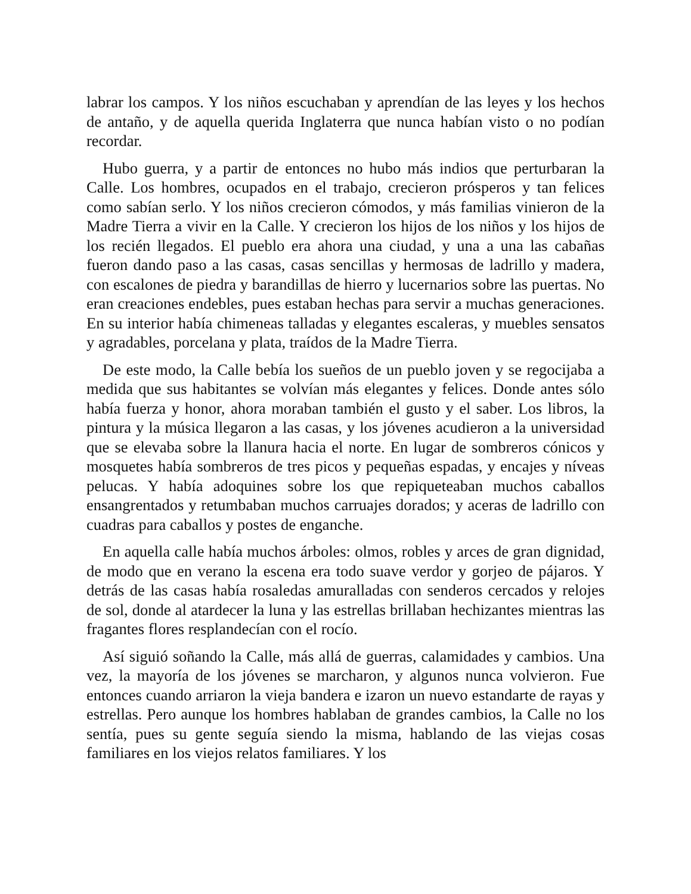labrar los campos. Y los niños escuchaban y aprendían de las leyes y los hechos de antaño, y de aquella querida Inglaterra que nunca habían visto o no podían recordar.
Hubo guerra, y a partir de entonces no hubo más indios que perturbaran la Calle. Los hombres, ocupados en el trabajo, crecieron prósperos y tan felices como sabían serlo. Y los niños crecieron cómodos, y más familias vinieron de la Madre Tierra a vivir en la Calle. Y crecieron los hijos de los niños y los hijos de los recién llegados. El pueblo era ahora una ciudad, y una a una las cabañas fueron dando paso a las casas, casas sencillas y hermosas de ladrillo y madera, con escalones de piedra y barandillas de hierro y lucernarios sobre las puertas. No eran creaciones endebles, pues estaban hechas para servir a muchas generaciones. En su interior había chimeneas talladas y elegantes escaleras, y muebles sensatos y agradables, porcelana y plata, traídos de la Madre Tierra.
De este modo, la Calle bebía los sueños de un pueblo joven y se regocijaba a medida que sus habitantes se volvían más elegantes y felices. Donde antes sólo había fuerza y honor, ahora moraban también el gusto y el saber. Los libros, la pintura y la música llegaron a las casas, y los jóvenes acudieron a la universidad que se elevaba sobre la llanura hacia el norte. En lugar de sombreros cónicos y mosquetes había sombreros de tres picos y pequeñas espadas, y encajes y níveas pelucas. Y había adoquines sobre los que repiqueteaban muchos caballos ensangrentados y retumbaban muchos carruajes dorados; y aceras de ladrillo con cuadras para caballos y postes de enganche.
En aquella calle había muchos árboles: olmos, robles y arces de gran dignidad, de modo que en verano la escena era todo suave verdor y gorjeo de pájaros. Y detrás de las casas había rosaledas amuralladas con senderos cercados y relojes de sol, donde al atardecer la luna y las estrellas brillaban hechizantes mientras las fragantes flores resplandecían con el rocío.
Así siguió soñando la Calle, más allá de guerras, calamidades y cambios. Una vez, la mayoría de los jóvenes se marcharon, y algunos nunca volvieron. Fue entonces cuando arriaron la vieja bandera e izaron un nuevo estandarte de rayas y estrellas. Pero aunque los hombres hablaban de grandes cambios, la Calle no los sentía, pues su gente seguía siendo la misma, hablando de las viejas cosas familiares en los viejos relatos familiares. Y los